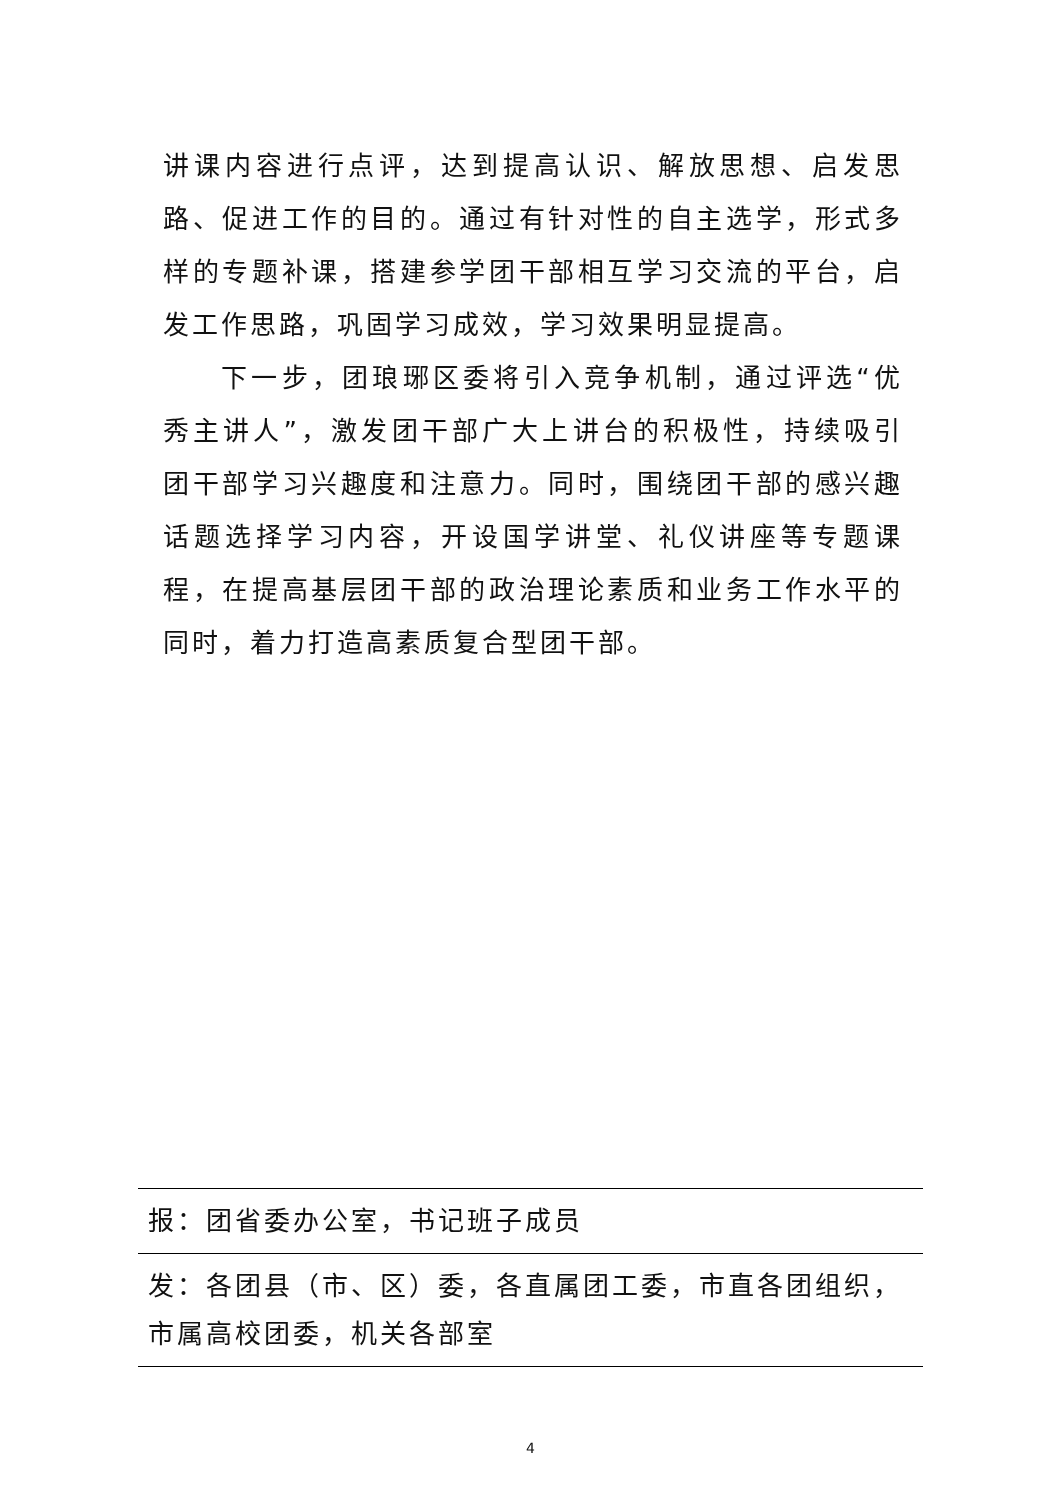讲课内容进行点评，达到提高认识、解放思想、启发思路、促进工作的目的。通过有针对性的自主选学，形式多样的专题补课，搭建参学团干部相互学习交流的平台，启发工作思路，巩固学习成效，学习效果明显提高。
下一步，团琅琊区委将引入竞争机制，通过评选“优秀主讲人”，激发团干部广大上讲台的积极性，持续吸引团干部学习兴趣度和注意力。同时，围绕团干部的感兴趣话题选择学习内容，开设国学讲堂、礼仪讲座等专题课程，在提高基层团干部的政治理论素质和业务工作水平的同时，着力打造高素质复合型团干部。
报：团省委办公室，书记班子成员
发：各团县（市、区）委，各直属团工委，市直各团组织，市属高校团委，机关各部室
4